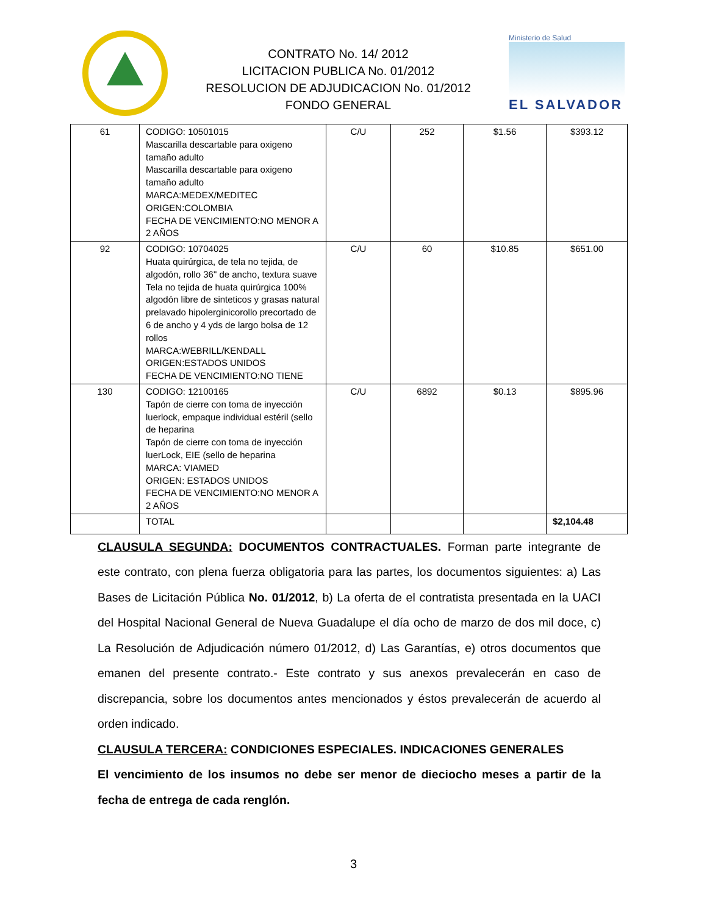CONTRATO No. 14/ 2012
LICITACION PUBLICA No. 01/2012
RESOLUCION DE ADJUDICACION No. 01/2012
FONDO GENERAL
Ministerio de Salud
EL SALVADOR
| 61 | CODIGO: 10501015 Mascarilla descartable para oxigeno tamaño adulto Mascarilla descartable para oxigeno tamaño adulto MARCA:MEDEX/MEDITEC ORIGEN:COLOMBIA FECHA DE VENCIMIENTO:NO MENOR A 2 AÑOS | C/U | 252 | $1.56 | $393.12 |
| 92 | CODIGO: 10704025 Huata quirúrgica, de tela no tejida, de algodón, rollo 36" de ancho, textura suave Tela no tejida de huata quirúrgica 100% algodón libre de sinteticos y grasas natural prelavado hipolerginicorollo precortado de 6 de ancho y 4 yds de largo bolsa de 12 rollos MARCA:WEBRILL/KENDALL ORIGEN:ESTADOS UNIDOS FECHA DE VENCIMIENTO:NO TIENE | C/U | 60 | $10.85 | $651.00 |
| 130 | CODIGO: 12100165 Tapón de cierre con toma de inyección luerlock, empaque individual estéril (sello de heparina Tapón de cierre con toma de inyección luerLock, EIE (sello de heparina MARCA: VIAMED ORIGEN: ESTADOS UNIDOS FECHA DE VENCIMIENTO:NO MENOR A 2 AÑOS | C/U | 6892 | $0.13 | $895.96 |
| | TOTAL | | | | $2,104.48 |
CLAUSULA SEGUNDA: DOCUMENTOS CONTRACTUALES. Forman parte integrante de este contrato, con plena fuerza obligatoria para las partes, los documentos siguientes: a) Las Bases de Licitación Pública No. 01/2012, b) La oferta de el contratista presentada en la UACI del Hospital Nacional General de Nueva Guadalupe el día ocho de marzo de dos mil doce, c) La Resolución de Adjudicación número 01/2012, d) Las Garantías, e) otros documentos que emanen del presente contrato.- Este contrato y sus anexos prevalecerán en caso de discrepancia, sobre los documentos antes mencionados y éstos prevalecerán de acuerdo al orden indicado.
CLAUSULA TERCERA: CONDICIONES ESPECIALES. INDICACIONES GENERALES
El vencimiento de los insumos no debe ser menor de dieciocho meses a partir de la fecha de entrega de cada renglón.
3